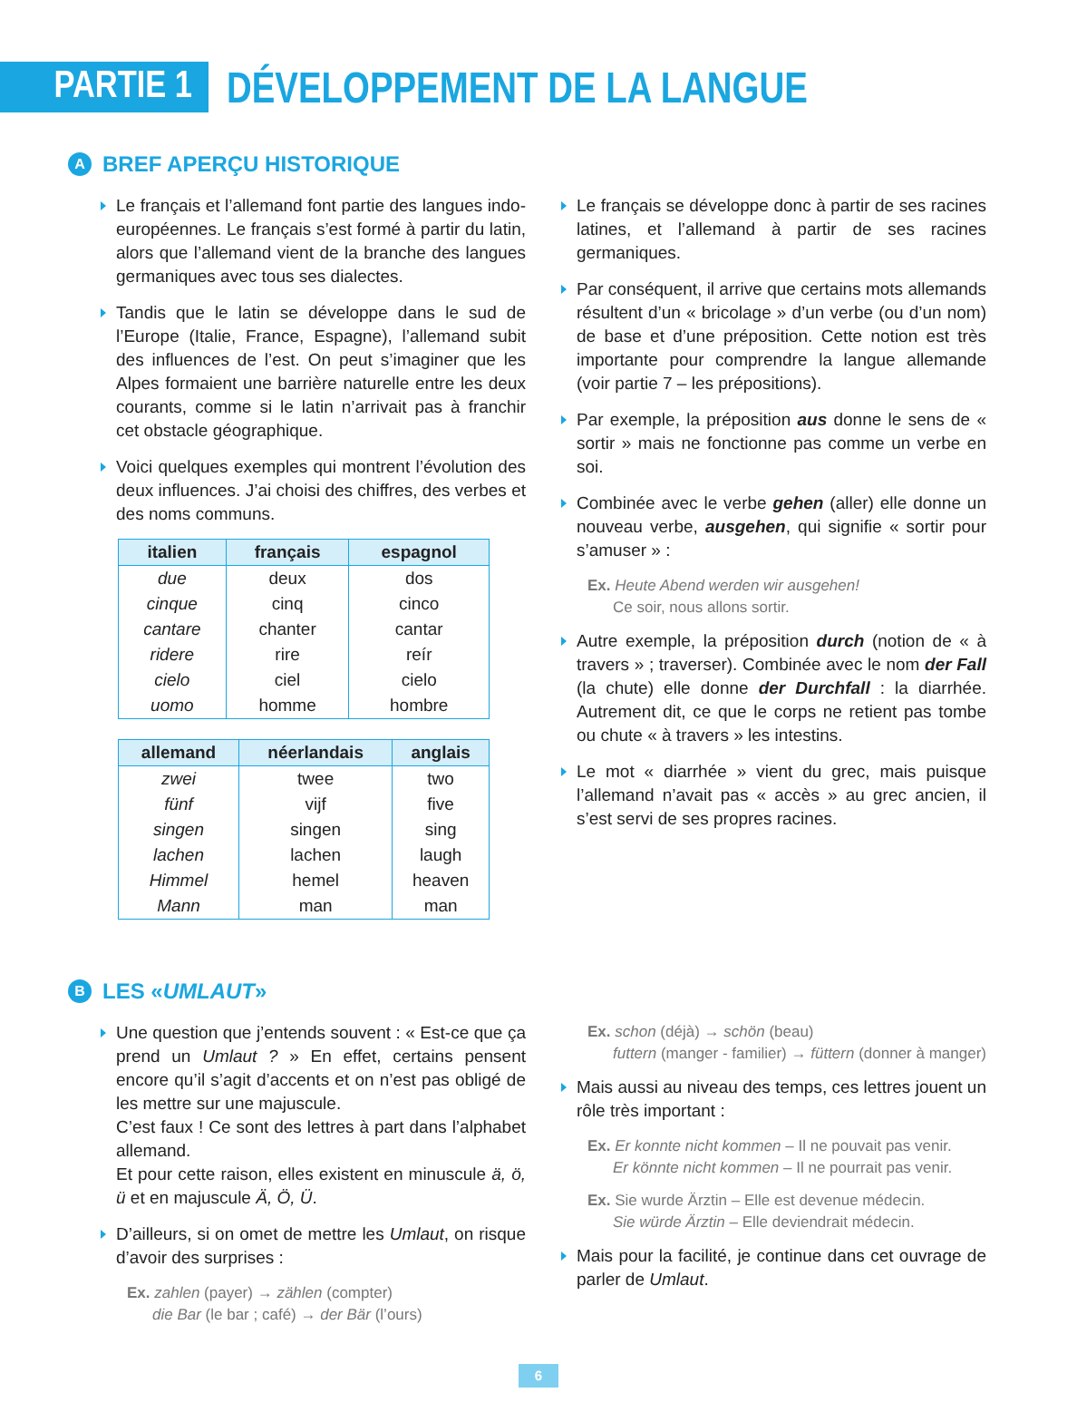PARTIE 1
DÉVELOPPEMENT DE LA LANGUE
A BREF APERÇU HISTORIQUE
Le français et l’allemand font partie des langues indo-européennes. Le français s’est formé à partir du latin, alors que l’allemand vient de la branche des langues germaniques avec tous ses dialectes.
Tandis que le latin se développe dans le sud de l’Europe (Italie, France, Espagne), l’allemand subit des influences de l’est. On peut s’imaginer que les Alpes formaient une barrière naturelle entre les deux courants, comme si le latin n’arrivait pas à franchir cet obstacle géographique.
Voici quelques exemples qui montrent l’évolution des deux influences. J’ai choisi des chiffres, des verbes et des noms communs.
| italien | français | espagnol |
| --- | --- | --- |
| due | deux | dos |
| cinque | cinq | cinco |
| cantare | chanter | cantar |
| ridere | rire | reír |
| cielo | ciel | cielo |
| uomo | homme | hombre |
| allemand | néerlandais | anglais |
| --- | --- | --- |
| zwei | twee | two |
| fünf | vijf | five |
| singen | singen | sing |
| lachen | lachen | laugh |
| Himmel | hemel | heaven |
| Mann | man | man |
Le français se développe donc à partir de ses racines latines, et l’allemand à partir de ses racines germaniques.
Par conséquent, il arrive que certains mots allemands résultent d’un « bricolage » d’un verbe (ou d’un nom) de base et d’une préposition. Cette notion est très importante pour comprendre la langue allemande (voir partie 7 – les prépositions).
Par exemple, la préposition aus donne le sens de « sortir » mais ne fonctionne pas comme un verbe en soi.
Combinée avec le verbe gehen (aller) elle donne un nouveau verbe, ausgehen, qui signifie « sortir pour s’amuser » :
Ex. Heute Abend werden wir ausgehen!
Ce soir, nous allons sortir.
Autre exemple, la préposition durch (notion de « à travers » ; traverser). Combinée avec le nom der Fall (la chute) elle donne der Durchfall : la diarrhée. Autrement dit, ce que le corps ne retient pas tombe ou chute « à travers » les intestins.
Le mot « diarrhée » vient du grec, mais puisque l’allemand n’avait pas « accès » au grec ancien, il s’est servi de ses propres racines.
B LES « UMLAUT »
Une question que j’entends souvent : « Est-ce que ça prend un Umlaut ? » En effet, certains pensent encore qu’il s’agit d’accents et on n’est pas obligé de les mettre sur une majuscule.
C’est faux ! Ce sont des lettres à part dans l’alphabet allemand.
Et pour cette raison, elles existent en minuscule ä, ö, ü et en majuscule Ä, Ö, Ü.
D’ailleurs, si on omet de mettre les Umlaut, on risque d’avoir des surprises :
Ex. zahlen (payer) → zählen (compter)
die Bar (le bar ; café) → der Bär (l’ours)
Ex. schon (déjà) → schön (beau)
futtern (manger - familier) → füttern (donner à manger)
Mais aussi au niveau des temps, ces lettres jouent un rôle très important :
Ex. Er konnte nicht kommen – Il ne pouvait pas venir.
Er könnte nicht kommen – Il ne pourrait pas venir.
Ex. Sie wurde Ärztin – Elle est devenue médecin.
Sie würde Ärztin – Elle deviendrait médecin.
Mais pour la facilité, je continue dans cet ouvrage de parler de Umlaut.
6